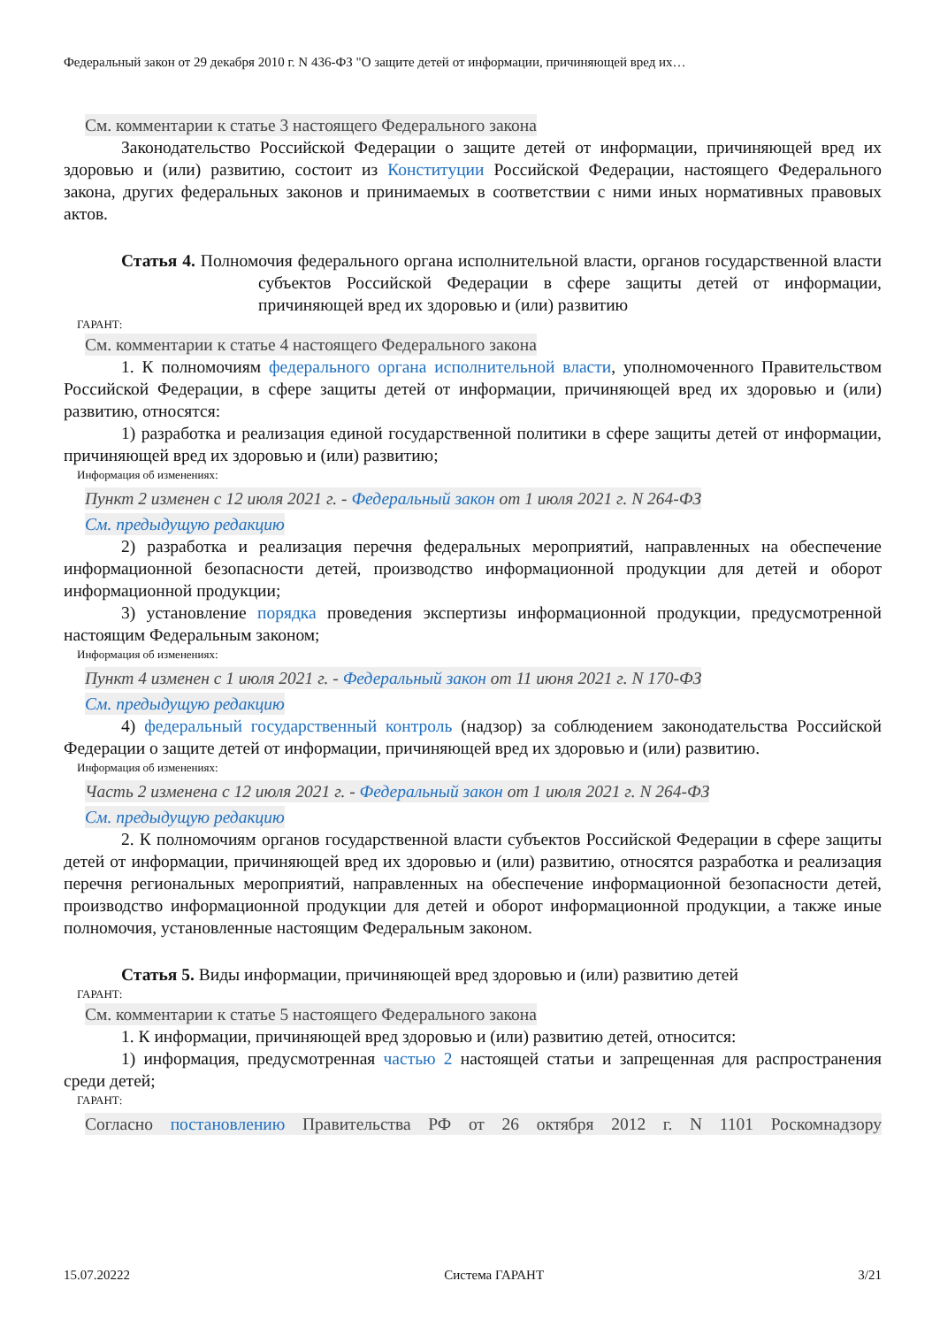Федеральный закон от 29 декабря 2010 г. N 436-ФЗ "О защите детей от информации, причиняющей вред их…
См. комментарии к статье 3 настоящего Федерального закона
Законодательство Российской Федерации о защите детей от информации, причиняющей вред их здоровью и (или) развитию, состоит из Конституции Российской Федерации, настоящего Федерального закона, других федеральных законов и принимаемых в соответствии с ними иных нормативных правовых актов.
Статья 4. Полномочия федерального органа исполнительной власти, органов государственной власти субъектов Российской Федерации в сфере защиты детей от информации, причиняющей вред их здоровью и (или) развитию
ГАРАНТ:
См. комментарии к статье 4 настоящего Федерального закона
1. К полномочиям федерального органа исполнительной власти, уполномоченного Правительством Российской Федерации, в сфере защиты детей от информации, причиняющей вред их здоровью и (или) развитию, относятся:
1) разработка и реализация единой государственной политики в сфере защиты детей от информации, причиняющей вред их здоровью и (или) развитию;
Информация об изменениях:
Пункт 2 изменен с 12 июля 2021 г. - Федеральный закон от 1 июля 2021 г. N 264-ФЗ
См. предыдущую редакцию
2) разработка и реализация перечня федеральных мероприятий, направленных на обеспечение информационной безопасности детей, производство информационной продукции для детей и оборот информационной продукции;
3) установление порядка проведения экспертизы информационной продукции, предусмотренной настоящим Федеральным законом;
Информация об изменениях:
Пункт 4 изменен с 1 июля 2021 г. - Федеральный закон от 11 июня 2021 г. N 170-ФЗ
См. предыдущую редакцию
4) федеральный государственный контроль (надзор) за соблюдением законодательства Российской Федерации о защите детей от информации, причиняющей вред их здоровью и (или) развитию.
Информация об изменениях:
Часть 2 изменена с 12 июля 2021 г. - Федеральный закон от 1 июля 2021 г. N 264-ФЗ
См. предыдущую редакцию
2. К полномочиям органов государственной власти субъектов Российской Федерации в сфере защиты детей от информации, причиняющей вред их здоровью и (или) развитию, относятся разработка и реализация перечня региональных мероприятий, направленных на обеспечение информационной безопасности детей, производство информационной продукции для детей и оборот информационной продукции, а также иные полномочия, установленные настоящим Федеральным законом.
Статья 5. Виды информации, причиняющей вред здоровью и (или) развитию детей
ГАРАНТ:
См. комментарии к статье 5 настоящего Федерального закона
1. К информации, причиняющей вред здоровью и (или) развитию детей, относится:
1) информация, предусмотренная частью 2 настоящей статьи и запрещенная для распространения среди детей;
ГАРАНТ:
Согласно постановлению Правительства РФ от 26 октября 2012 г. N 1101 Роскомнадзору
15.07.20222 Система ГАРАНТ 3/21